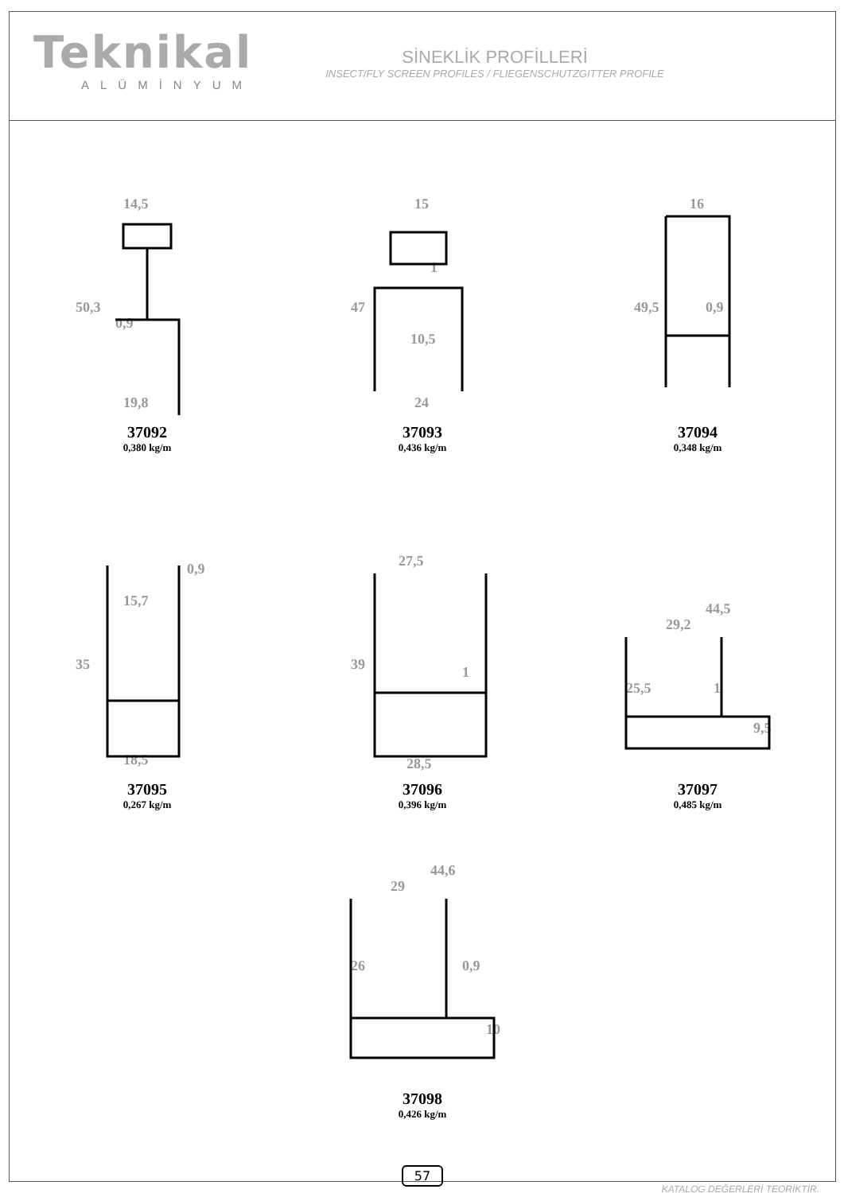Teknikal
ALÜMİNYUM
SİNEKLİK PROFİLLERİ
INSECT/FLY SCREEN PROFILES / FLIEGENSCHUTZGITTER PROFILE
14,5
50,3
0,9
19,8
37092
0,380 kg/m
15
47
10,5
24
1
37093
0,436 kg/m
16
49,5
0,9
37094
0,348 kg/m
0,9
15,7
35
18,5
37095
0,267 kg/m
27,5
39
1
28,5
37096
0,396 kg/m
44,5
29,2
25,5
9,5
1
37097
0,485 kg/m
44,6
29
26
0,9
10
37098
0,426 kg/m
57
KATALOG DEĞERLERİ TEORİKTİR.